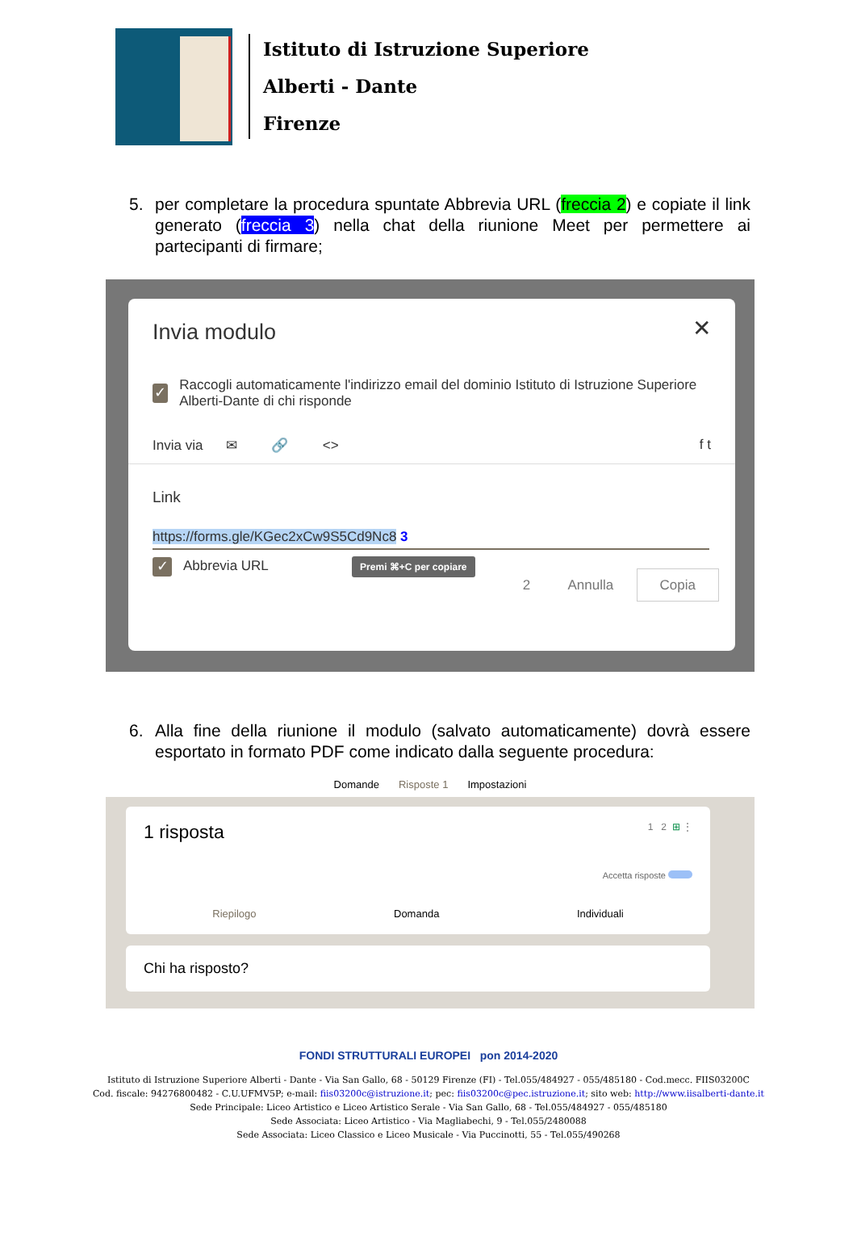Istituto di Istruzione Superiore
Alberti - Dante
Firenze
5. per completare la procedura spuntate Abbrevia URL (freccia 2) e copiate il link generato (freccia 3) nella chat della riunione Meet per permettere ai partecipanti di firmare;
Invia modulo
✕
✓ Raccogli automaticamente l'indirizzo email del dominio Istituto di Istruzione Superiore Alberti-Dante di chi risponde
Invia via ✉ 🔗 <> f t
Link
https://forms.gle/KGec2xCw9S5Cd9Nc8 3
✓ Abbrevia URL Premi ⌘+C per copiare
2 Annulla Copia
6. Alla fine della riunione il modulo (salvato automaticamente) dovrà essere esportato in formato PDF come indicato dalla seguente procedura:
Domande Risposte 1 Impostazioni
1 risposta 1 2 ⊞ ⋮
Accetta risposte
Riepilogo Domanda Individuali
Chi ha risposto?
FONDI STRUTTURALI EUROPEI pon 2014-2020
Istituto di Istruzione Superiore Alberti - Dante - Via San Gallo, 68 - 50129 Firenze (FI) - Tel.055/484927 - 055/485180 - Cod.mecc. FIIS03200C
Cod. fiscale: 94276800482 - C.U.UFMV5P; e-mail: fiis03200c@istruzione.it; pec: fiis03200c@pec.istruzione.it; sito web: http://www.iisalberti-dante.it
Sede Principale: Liceo Artistico e Liceo Artistico Serale - Via San Gallo, 68 - Tel.055/484927 - 055/485180
Sede Associata: Liceo Artistico - Via Magliabechi, 9 - Tel.055/2480088
Sede Associata: Liceo Classico e Liceo Musicale - Via Puccinotti, 55 - Tel.055/490268